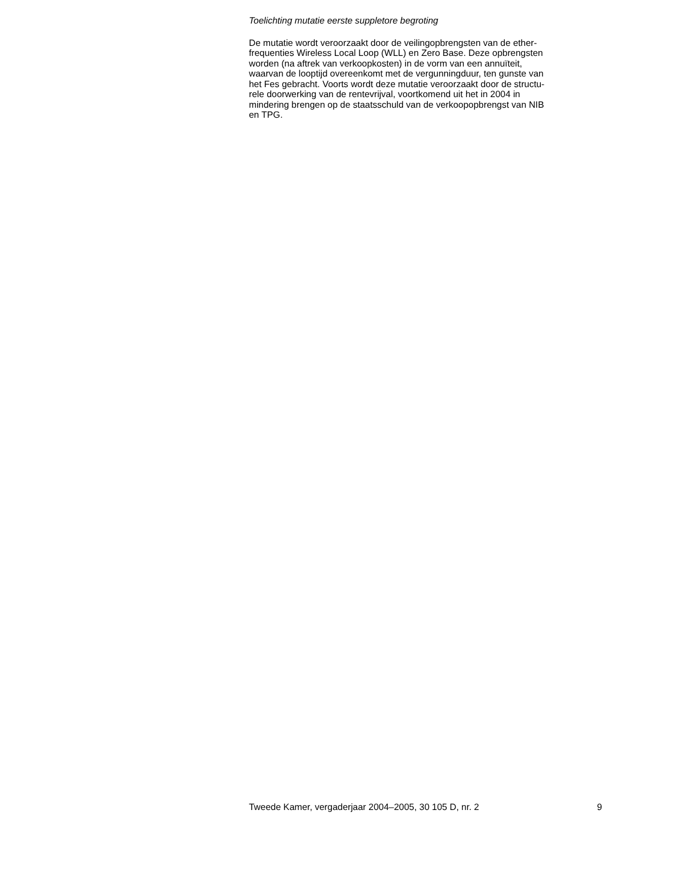Toelichting mutatie eerste suppletore begroting
De mutatie wordt veroorzaakt door de veilingopbrengsten van de ether-
frequenties Wireless Local Loop (WLL) en Zero Base. Deze opbrengsten
worden (na aftrek van verkoopkosten) in de vorm van een annuïteit,
waarvan de looptijd overeenkomt met de vergunningduur, ten gunste van
het Fes gebracht. Voorts wordt deze mutatie veroorzaakt door de structu-
rele doorwerking van de rentevrijval, voortkomend uit het in 2004 in
mindering brengen op de staatsschuld van de verkoopopbrengst van NIB
en TPG.
Tweede Kamer, vergaderjaar 2004–2005, 30 105 D, nr. 2 9